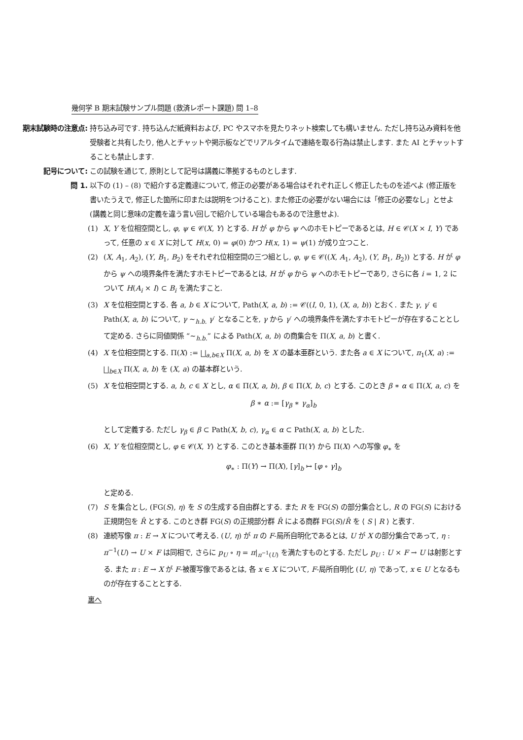幾何学 B 期末試験サンプル問題 (救済レポート課題) 問 1–8
期末試験時の注意点: 持ち込み可です. 持ち込んだ紙資料および, PC やスマホを見たりネット検索しても構いません. ただし持ち込み資料を他受験者と共有したり, 他人とチャットや掲示板などでリアルタイムで連絡を取る行為は禁止します. また AI とチャットすることも禁止します.
記号について: この試験を通じて, 原則として記号は講義に準拠するものとします.
問 1. 以下の (1) – (8) で紹介する定義達について, 修正の必要がある場合はそれぞれ正しく修正したものを述べよ (修正版を書いたうえで, 修正した箇所に印または説明をつけること). また修正の必要がない場合には「修正の必要なし」とせよ (講義と同じ意味の定義を違う言い回しで紹介している場合もあるので注意せよ).
(1) X, Y を位相空間とし, φ, ψ ∈ 𝒞(X, Y) とする. H が φ から ψ へのホモトピーであるとは, H ∈ 𝒞(X × I, Y) であって, 任意の x ∈ X に対して H(x, 0) = φ(0) かつ H(x, 1) = ψ(1) が成り立つこと.
(2) (X, A<sub>1</sub>, A<sub>2</sub>), (Y, B<sub>1</sub>, B<sub>2</sub>) をそれぞれ位相空間の三つ組とし, φ, ψ ∈ 𝒞((X, A<sub>1</sub>, A<sub>2</sub>), (Y, B<sub>1</sub>, B<sub>2</sub>)) とする. H が φ から ψ への境界条件を満たすホモトピーであるとは, H が φ から ψ へのホモトピーであり, さらに各 i = 1, 2 について H(A<sub>i</sub> × I) ⊂ B<sub>i</sub> を満たすこと.
(3) X を位相空間とする. 各 a, b ∈ X について, Path(X, a, b) := 𝒞((I, 0, 1), (X, a, b)) とおく. また γ, γ′ ∈ Path(X, a, b) について, γ ∼<sub>h.b.</sub> γ′ となることを, γ から γ′ への境界条件を満たすホモトピーが存在することとして定める. さらに同値関係 “∼<sub>h.b.</sub>” による Path(X, a, b) の商集合を Π(X, a, b) と書く.
(4) X を位相空間とする. Π(X) := ⨆<sub>a,b∈X</sub> Π(X, a, b) を X の基本亜群という. また各 a ∈ X について, π<sub>1</sub>(X, a) := ⨆<sub>b∈X</sub> Π(X, a, b) を (X, a) の基本群という.
(5) X を位相空間とする. a, b, c ∈ X とし, α ∈ Π(X, a, b), β ∈ Π(X, b, c) とする. このとき β ∗ α ∈ Π(X, a, c) を
β ∗ α := [γ<sub>β</sub> ∗ γ<sub>α</sub>]<sub>b</sub>
として定義する. ただし γ<sub>β</sub> ∈ β ⊂ Path(X, b, c), γ<sub>α</sub> ∈ α ⊂ Path(X, a, b) とした.
(6) X, Y を位相空間とし, φ ∈ 𝒞(X, Y) とする. このとき基本亜群 Π(Y) から Π(X) への写像 φ<sub>∗</sub> を
φ<sub>∗</sub> : Π(Y) → Π(X), [γ]<sub>b</sub> ↦ [φ ∘ γ]<sub>b</sub>
と定める.
(7) S を集合とし, (FG(S), η) を S の生成する自由群とする. また R を FG(S) の部分集合とし, R の FG(S) における正規閉包を R̂ とする. このとき群 FG(S) の正規部分群 R̂ による商群 FG(S)/R̂ を ⟨ S | R ⟩ と表す.
(8) 連続写像 π : E → X について考える. (U, η) が π の F-局所自明化であるとは, U が X の部分集合であって, η : π<sup>−1</sup>(U) → U × F は同相で, さらに p<sub>U</sub> ∘ η = π|<sub>π<sup>−1</sup>(U)</sub> を満たすものとする. ただし p<sub>U</sub> : U × F → U は射影とする. また π : E → X が F-被覆写像であるとは, 各 x ∈ X について, F-局所自明化 (U, η) であって, x ∈ U となるものが存在することとする.
裏へ